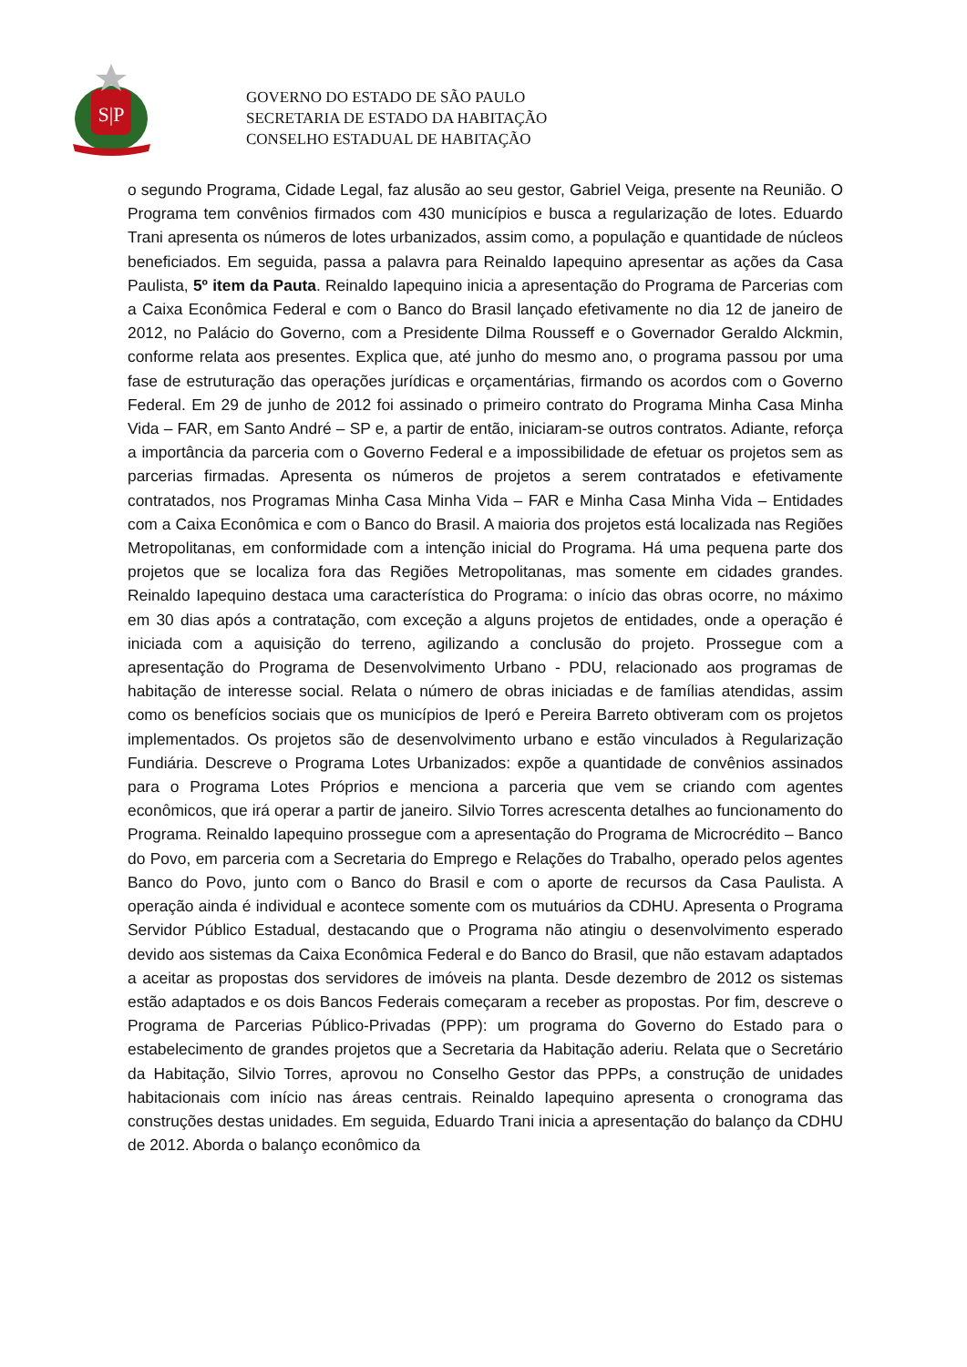S|P
GOVERNO DO ESTADO DE SÃO PAULO
SECRETARIA DE ESTADO DA HABITAÇÃO
CONSELHO ESTADUAL DE HABITAÇÃO
o segundo Programa, Cidade Legal, faz alusão ao seu gestor, Gabriel Veiga, presente na Reunião. O Programa tem convênios firmados com 430 municípios e busca a regularização de lotes. Eduardo Trani apresenta os números de lotes urbanizados, assim como, a população e quantidade de núcleos beneficiados. Em seguida, passa a palavra para Reinaldo Iapequino apresentar as ações da Casa Paulista, 5º item da Pauta. Reinaldo Iapequino inicia a apresentação do Programa de Parcerias com a Caixa Econômica Federal e com o Banco do Brasil lançado efetivamente no dia 12 de janeiro de 2012, no Palácio do Governo, com a Presidente Dilma Rousseff e o Governador Geraldo Alckmin, conforme relata aos presentes. Explica que, até junho do mesmo ano, o programa passou por uma fase de estruturação das operações jurídicas e orçamentárias, firmando os acordos com o Governo Federal. Em 29 de junho de 2012 foi assinado o primeiro contrato do Programa Minha Casa Minha Vida – FAR, em Santo André – SP e, a partir de então, iniciaram-se outros contratos. Adiante, reforça a importância da parceria com o Governo Federal e a impossibilidade de efetuar os projetos sem as parcerias firmadas. Apresenta os números de projetos a serem contratados e efetivamente contratados, nos Programas Minha Casa Minha Vida – FAR e Minha Casa Minha Vida – Entidades com a Caixa Econômica e com o Banco do Brasil. A maioria dos projetos está localizada nas Regiões Metropolitanas, em conformidade com a intenção inicial do Programa. Há uma pequena parte dos projetos que se localiza fora das Regiões Metropolitanas, mas somente em cidades grandes. Reinaldo Iapequino destaca uma característica do Programa: o início das obras ocorre, no máximo em 30 dias após a contratação, com exceção a alguns projetos de entidades, onde a operação é iniciada com a aquisição do terreno, agilizando a conclusão do projeto. Prossegue com a apresentação do Programa de Desenvolvimento Urbano - PDU, relacionado aos programas de habitação de interesse social. Relata o número de obras iniciadas e de famílias atendidas, assim como os benefícios sociais que os municípios de Iperó e Pereira Barreto obtiveram com os projetos implementados. Os projetos são de desenvolvimento urbano e estão vinculados à Regularização Fundiária. Descreve o Programa Lotes Urbanizados: expõe a quantidade de convênios assinados para o Programa Lotes Próprios e menciona a parceria que vem se criando com agentes econômicos, que irá operar a partir de janeiro. Silvio Torres acrescenta detalhes ao funcionamento do Programa. Reinaldo Iapequino prossegue com a apresentação do Programa de Microcrédito – Banco do Povo, em parceria com a Secretaria do Emprego e Relações do Trabalho, operado pelos agentes Banco do Povo, junto com o Banco do Brasil e com o aporte de recursos da Casa Paulista. A operação ainda é individual e acontece somente com os mutuários da CDHU. Apresenta o Programa Servidor Público Estadual, destacando que o Programa não atingiu o desenvolvimento esperado devido aos sistemas da Caixa Econômica Federal e do Banco do Brasil, que não estavam adaptados a aceitar as propostas dos servidores de imóveis na planta. Desde dezembro de 2012 os sistemas estão adaptados e os dois Bancos Federais começaram a receber as propostas. Por fim, descreve o Programa de Parcerias Público-Privadas (PPP): um programa do Governo do Estado para o estabelecimento de grandes projetos que a Secretaria da Habitação aderiu. Relata que o Secretário da Habitação, Silvio Torres, aprovou no Conselho Gestor das PPPs, a construção de unidades habitacionais com início nas áreas centrais. Reinaldo Iapequino apresenta o cronograma das construções destas unidades. Em seguida, Eduardo Trani inicia a apresentação do balanço da CDHU de 2012. Aborda o balanço econômico da